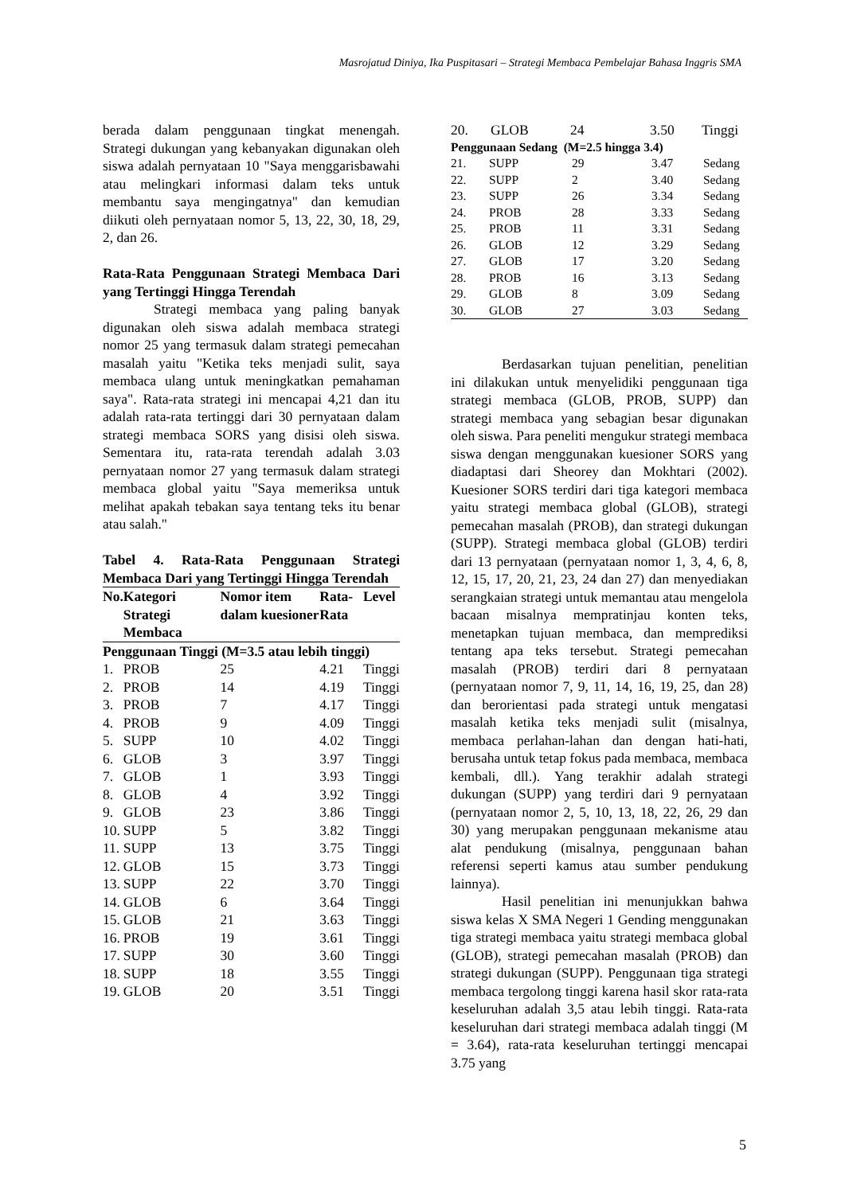Masrojatud Diniya, Ika Puspitasari – Strategi Membaca Pembelajar Bahasa Inggris SMA
berada dalam penggunaan tingkat menengah. Strategi dukungan yang kebanyakan digunakan oleh siswa adalah pernyataan 10 "Saya menggarisbawahi atau melingkari informasi dalam teks untuk membantu saya mengingatnya" dan kemudian diikuti oleh pernyataan nomor 5, 13, 22, 30, 18, 29, 2, dan 26.
Rata-Rata Penggunaan Strategi Membaca Dari yang Tertinggi Hingga Terendah
Strategi membaca yang paling banyak digunakan oleh siswa adalah membaca strategi nomor 25 yang termasuk dalam strategi pemecahan masalah yaitu "Ketika teks menjadi sulit, saya membaca ulang untuk meningkatkan pemahaman saya". Rata-rata strategi ini mencapai 4,21 dan itu adalah rata-rata tertinggi dari 30 pernyataan dalam strategi membaca SORS yang disisi oleh siswa. Sementara itu, rata-rata terendah adalah 3.03 pernyataan nomor 27 yang termasuk dalam strategi membaca global yaitu "Saya memeriksa untuk melihat apakah tebakan saya tentang teks itu benar atau salah."
Tabel 4. Rata-Rata Penggunaan Strategi Membaca Dari yang Tertinggi Hingga Terendah
| No. | Kategori Strategi Membaca | Nomor item dalam kuesioner | Rata-Rata | Level |
| --- | --- | --- | --- | --- |
| Penggunaan Tinggi (M=3.5 atau lebih tinggi) | | | | |
| 1. | PROB | 25 | 4.21 | Tinggi |
| 2. | PROB | 14 | 4.19 | Tinggi |
| 3. | PROB | 7 | 4.17 | Tinggi |
| 4. | PROB | 9 | 4.09 | Tinggi |
| 5. | SUPP | 10 | 4.02 | Tinggi |
| 6. | GLOB | 3 | 3.97 | Tinggi |
| 7. | GLOB | 1 | 3.93 | Tinggi |
| 8. | GLOB | 4 | 3.92 | Tinggi |
| 9. | GLOB | 23 | 3.86 | Tinggi |
| 10. | SUPP | 5 | 3.82 | Tinggi |
| 11. | SUPP | 13 | 3.75 | Tinggi |
| 12. | GLOB | 15 | 3.73 | Tinggi |
| 13. | SUPP | 22 | 3.70 | Tinggi |
| 14. | GLOB | 6 | 3.64 | Tinggi |
| 15. | GLOB | 21 | 3.63 | Tinggi |
| 16. | PROB | 19 | 3.61 | Tinggi |
| 17. | SUPP | 30 | 3.60 | Tinggi |
| 18. | SUPP | 18 | 3.55 | Tinggi |
| 19. | GLOB | 20 | 3.51 | Tinggi |
| 20. | GLOB | 24 | 3.50 | Tinggi |
| Penggunaan Sedang (M=2.5 hingga 3.4) | | | | |
| --- | --- | --- | --- | --- |
| 21. | SUPP | 29 | 3.47 | Sedang |
| 22. | SUPP | 2 | 3.40 | Sedang |
| 23. | SUPP | 26 | 3.34 | Sedang |
| 24. | PROB | 28 | 3.33 | Sedang |
| 25. | PROB | 11 | 3.31 | Sedang |
| 26. | GLOB | 12 | 3.29 | Sedang |
| 27. | GLOB | 17 | 3.20 | Sedang |
| 28. | PROB | 16 | 3.13 | Sedang |
| 29. | GLOB | 8 | 3.09 | Sedang |
| 30. | GLOB | 27 | 3.03 | Sedang |
Berdasarkan tujuan penelitian, penelitian ini dilakukan untuk menyelidiki penggunaan tiga strategi membaca (GLOB, PROB, SUPP) dan strategi membaca yang sebagian besar digunakan oleh siswa. Para peneliti mengukur strategi membaca siswa dengan menggunakan kuesioner SORS yang diadaptasi dari Sheorey dan Mokhtari (2002). Kuesioner SORS terdiri dari tiga kategori membaca yaitu strategi membaca global (GLOB), strategi pemecahan masalah (PROB), dan strategi dukungan (SUPP). Strategi membaca global (GLOB) terdiri dari 13 pernyataan (pernyataan nomor 1, 3, 4, 6, 8, 12, 15, 17, 20, 21, 23, 24 dan 27) dan menyediakan serangkaian strategi untuk memantau atau mengelola bacaan misalnya mempratinjau konten teks, menetapkan tujuan membaca, dan memprediksi tentang apa teks tersebut. Strategi pemecahan masalah (PROB) terdiri dari 8 pernyataan (pernyataan nomor 7, 9, 11, 14, 16, 19, 25, dan 28) dan berorientasi pada strategi untuk mengatasi masalah ketika teks menjadi sulit (misalnya, membaca perlahan-lahan dan dengan hati-hati, berusaha untuk tetap fokus pada membaca, membaca kembali, dll.). Yang terakhir adalah strategi dukungan (SUPP) yang terdiri dari 9 pernyataan (pernyataan nomor 2, 5, 10, 13, 18, 22, 26, 29 dan 30) yang merupakan penggunaan mekanisme atau alat pendukung (misalnya, penggunaan bahan referensi seperti kamus atau sumber pendukung lainnya).
Hasil penelitian ini menunjukkan bahwa siswa kelas X SMA Negeri 1 Gending menggunakan tiga strategi membaca yaitu strategi membaca global (GLOB), strategi pemecahan masalah (PROB) dan strategi dukungan (SUPP). Penggunaan tiga strategi membaca tergolong tinggi karena hasil skor rata-rata keseluruhan adalah 3,5 atau lebih tinggi. Rata-rata keseluruhan dari strategi membaca adalah tinggi (M = 3.64), rata-rata keseluruhan tertinggi mencapai 3.75 yang
5